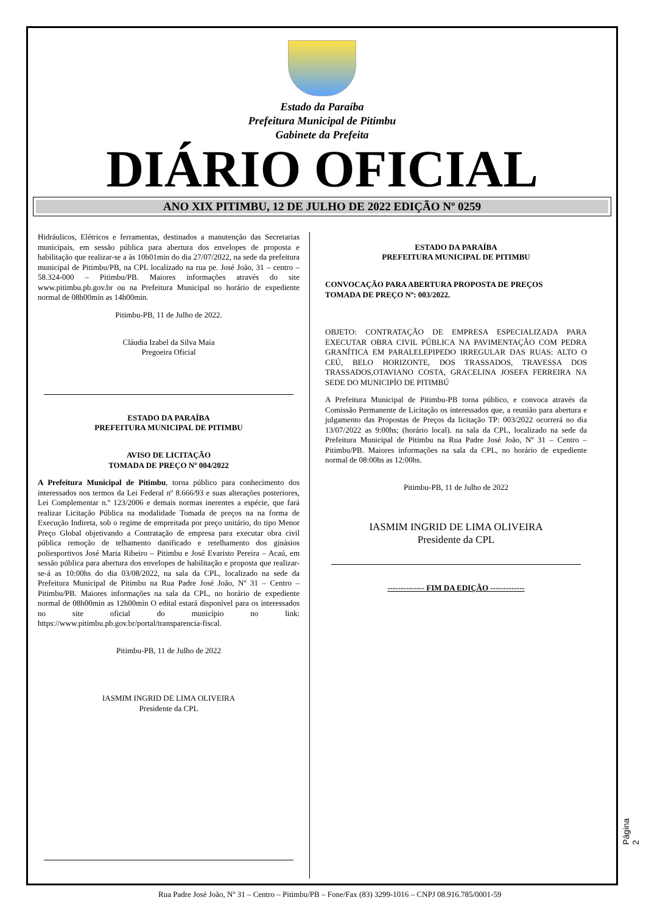Estado da Paraíba
Prefeitura Municipal de Pitimbu
Gabinete da Prefeita
DIÁRIO OFICIAL
ANO XIX PITIMBU, 12 DE JULHO DE 2022 EDIÇÃO Nº 0259
Hidráulicos, Elétricos e ferramentas, destinados a manutenção das Secretarias municipais, em sessão pública para abertura dos envelopes de proposta e habilitação que realizar-se a às 10h01min do dia 27/07/2022, na sede da prefeitura municipal de Pitimbu/PB, na CPL localizado na rua pe. José João, 31 – centro – 58.324-000 – Pitimbu/PB. Maiores informações através do site www.pitimbu.pb.gov.br ou na Prefeitura Municipal no horário de expediente normal de 08h00min as 14h00min.
Pitimbu-PB, 11 de Julho de 2022.
Cláudia Izabel da Silva Maia
Pregoeira Oficial
ESTADO DA PARAÍBA
PREFEITURA MUNICIPAL DE PITIMBU
AVISO DE LICITAÇÃO
TOMADA DE PREÇO Nº 004/2022
A Prefeitura Municipal de Pitimbu, torna público para conhecimento dos interessados nos termos da Lei Federal nº 8.666/93 e suas alterações posteriores, Lei Complementar n.º 123/2006 e demais normas inerentes a espécie, que fará realizar Licitação Pública na modalidade Tomada de preços na na forma de Execução Indireta, sob o regime de empreitada por preço unitário, do tipo Menor Preço Global objetivando a Contratação de empresa para executar obra civil pública remoção de telhamento danificado e retelhamento dos ginásios poliesportivos José Maria Ribeiro – Pitimbu e José Evaristo Pereira – Acaú, em sessão pública para abertura dos envelopes de habilitação e proposta que realizar-se-á as 10:00hs do dia 03/08/2022, na sala da CPL, localizado na sede da Prefeitura Municipal de Pitimbu na Rua Padre José João, Nº 31 – Centro – Pitimbu/PB. Maiores informações na sala da CPL, no horário de expediente normal de 08h00min as 12h00min O edital estará disponível para os interessados no site oficial do município no link: https://www.pitimbu.pb.gov.br/portal/transparencia-fiscal.
Pitimbu-PB, 11 de Julho de 2022
IASMIM INGRID DE LIMA OLIVEIRA
Presidente da CPL
ESTADO DA PARAÍBA
PREFEITURA MUNICIPAL DE PITIMBU
CONVOCAÇÃO PARA ABERTURA PROPOSTA DE PREÇOS
TOMADA DE PREÇO Nº: 003/2022.
OBJETO: CONTRATAÇÃO DE EMPRESA ESPECIALIZADA PARA EXECUTAR OBRA CIVIL PÚBLICA NA PAVIMENTAÇÃO COM PEDRA GRANÍTICA EM PARALELEPIPEDO IRREGULAR DAS RUAS: ALTO O CEÚ, BELO HORIZONTE, DOS TRASSADOS, TRAVESSA DOS TRASSADOS,OTAVIANO COSTA, GRACELINA JOSEFA FERREIRA NA SEDE DO MUNICIPÍO DE PITIMBÚ
A Prefeitura Municipal de Pitimbu-PB torna público, e convoca através da Comissão Permanente de Licitação os interessados que, a reunião para abertura e julgamento das Propostas de Preços da licitação TP: 003/2022 ocorrerá no dia 13/07/2022 as 9:00hs; (horário local). na sala da CPL, localizado na sede da Prefeitura Municipal de Pitimbu na Rua Padre José João, Nº 31 – Centro – Pitimbu/PB. Maiores informações na sala da CPL, no horário de expediente normal de 08:00hs as 12:00hs.
Pitimbu-PB, 11 de Julho de 2022
IASMIM INGRID DE LIMA OLIVEIRA
Presidente da CPL
-------------- FIM DA EDIÇÃO -------------
Página 2
Rua Padre José João, Nº 31 – Centro – Pitimbu/PB – Fone/Fax (83) 3299-1016 – CNPJ 08.916.785/0001-59